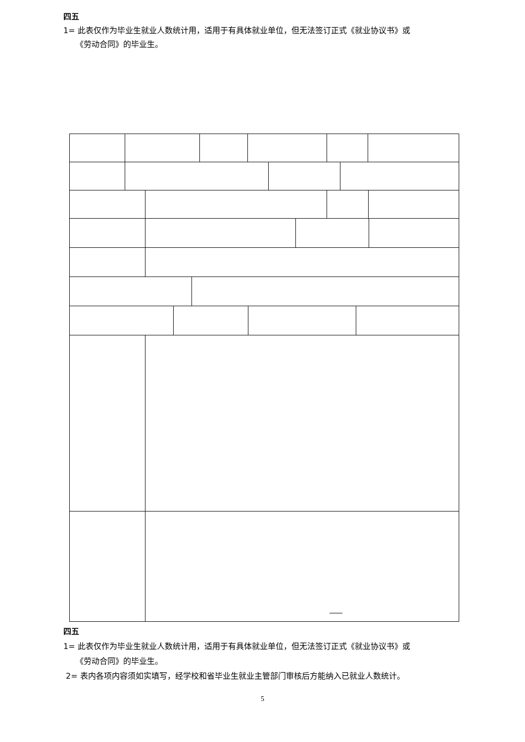四五
1= 此表仅作为毕业生就业人数统计用，适用于有具体就业单位，但无法签订正式《就业协议书》或
《劳动合同》的毕业生。
四五
1= 此表仅作为毕业生就业人数统计用，适用于有具体就业单位，但无法签订正式《就业协议书》或
《劳动合同》的毕业生。
2= 表内各项内容须如实填写，经学校和省毕业生就业主管部门审核后方能纳入已就业人数统计。
5